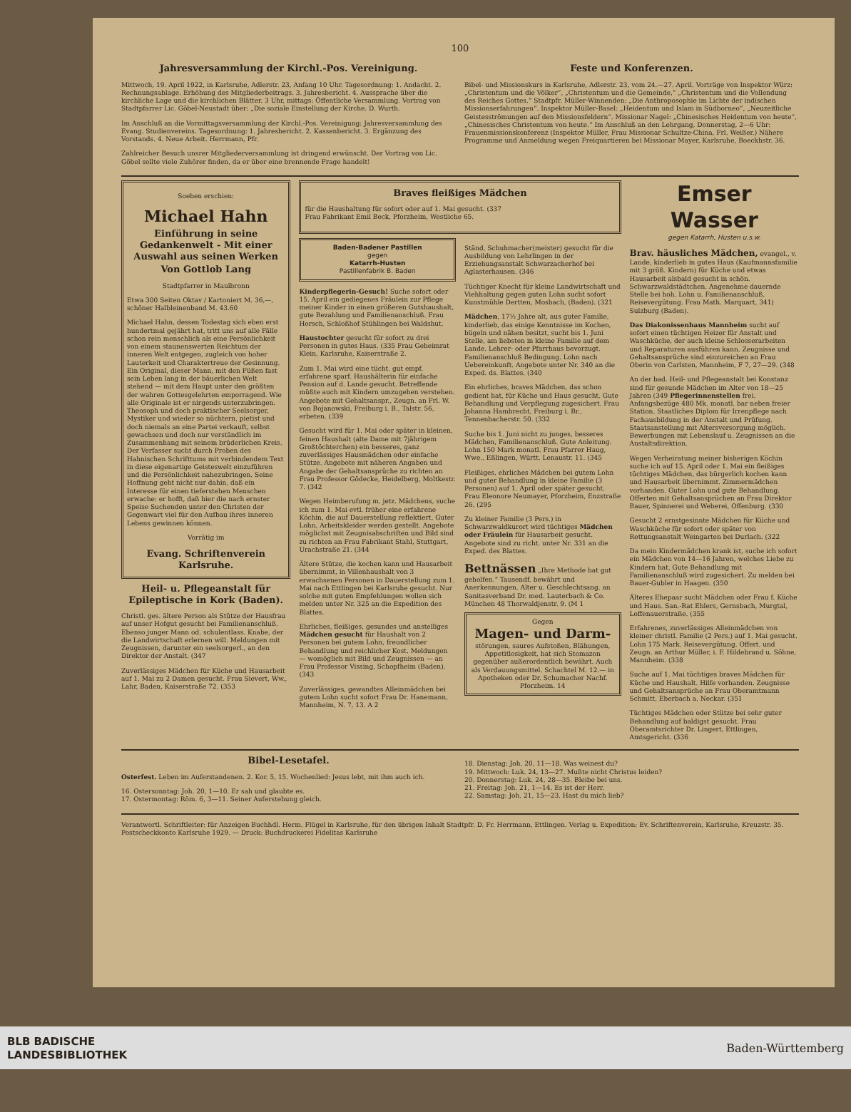100
Jahresversammlung der Kirchl.-Pos. Vereinigung.
Mittwoch, 19. April 1922, in Karlsruhe, Adlerstr. 23, Anfang 10 Uhr. Tagesordnung: 1. Andacht. 2. Rechnungsablage. Erhöhung des Mitgliederbeitrags. 3. Jahresbericht. 4. Aussprache über die kirchliche Lage und die kirchlichen Blätter. 3 Uhr, mittags: Öffentliche Versammlung. Vortrag von Stadtpfarrer Lic. Göbel-Neustadt über: „Die soziale Einstellung der Kirche. D. Wurth.
Im Anschluß an die Vormittagsversammlung der Kirchl.-Pos. Vereinigung: Jahresversammlung des Evang. Studienvereins. Tagesordnung: 1. Jahresbericht. 2. Kassenbericht. 3. Ergänzung des Vorstands. 4. Neue Arbeit. Herrmann, Pfr.
Zahlreicher Besuch unsrer Mitgliederversammlung ist dringend erwünscht. Der Vortrag von Lic. Göbel sollte viele Zuhörer finden, da er über eine brennende Frage handelt!
Feste und Konferenzen.
Bibel- und Missionskurs in Karlsruhe, Adlerstr. 23, vom 24.—27. April. Vorträge von Inspektor Würz: „Christentum und die Völker“, „Christentum und die Gemeinde,“ „Christentum und die Vollendung des Reiches Gottes.“ Stadtpfr. Müller-Winnenden: „Die Anthroposophie im Lichte der indischen Missionserfahrungen“. Inspektor Müller-Basel: „Heidentum und Islam in Südborneo“, „Neuzeitliche Geistesströmungen auf den Missionsfeldern“. Missionar Nagel: „Chinesisches Heidentum von heute“, „Chinesisches Christentum von heute.“ Im Anschluß an den Lehrgang, Donnerstag, 2—6 Uhr: Frauenmissionskonferenz (Inspektor Müller, Frau Missionar Schultze-China, Frl. Weißer.) Nähere Programme und Anmeldung wegen Freiquartieren bei Missionar Mayer, Karlsruhe, Boeckhstr. 36.
Soeben erschien:
Michael Hahn
Einführung in seine Gedankenwelt - Mit einer Auswahl aus seinen Werken
Von Gottlob Lang
Stadtpfarrer in Maulbronn
Etwa 300 Seiten Oktav / Kartoniert M. 36,—, schöner Halbleinenband M. 43.60
Michael Hahn, dessen Todestag sich eben erst hundertmal gejährt hat, tritt uns auf alle Fälle schon rein menschlich als eine Persönlichkeit von einem staunenswerten Reichtum der inneren Welt entgegen, zugleich von hoher Lauterkeit und Charaktertreue der Gesinnung. Ein Original, dieser Mann, mit den Füßen fast sein Leben lang in der bäuerlichen Welt stehend — mit dem Haupt unter den größten der wahren Gottesgelehrten emporragend. Wie alle Originale ist er nirgends unterzubringen. Theosoph und doch praktischer Seelsorger, Mystiker und wieder so nüchtern, pietist und doch niemals an eine Partei verkauft, selbst gewachsen und doch nur verständlich im Zusammenhang mit seinem brüderlichen Kreis. Der Verfasser sucht durch Proben des Hahnischen Schrifttums mit verbindendem Text in diese eigenartige Geisteswelt einzuführen und die Persönlichkeit nahezubringen. Seine Hoffnung geht nicht nur dahin, daß ein Interesse für einen tieferstehen Menschen erwache: er hofft, daß hier die nach ernster Speise Suchenden unter den Christen der Gegenwart viel für den Aufbau ihres inneren Lebens gewinnen können.
Vorrätig im
Evang. Schriftenverein Karlsruhe.
Heil- u. Pflegeanstalt für Epileptische in Kork (Baden).
Christl. ges. ältere Person als Stütze der Hausfrau auf unser Hofgut gesucht bei Familienanschluß. Ebenso junger Mann od. schulentlass. Knabe, der die Landwirtschaft erlernen will. Meldungen mit Zeugnissen, darunter ein seelsorgerl., an den Direktor der Anstalt. (347
Zuverlässiges Mädchen für Küche und Hausarbeit auf 1. Mai zu 2 Damen gesucht. Frau Sievert, Ww., Lahr, Baden, Kaiserstraße 72. (353
Braves fleißiges Mädchen
für die Haushaltung für sofort oder auf 1. Mai gesucht. (337
Frau Fabrikant Emil Beck, Pforzheim, Westliche 65.
Baden-Badener Pastillen
gegen
Katarrh-Husten
Pastillenfabrik B. Baden
Kinderpflegerin-Gesuch! Suche sofort oder 15. April ein gediegenes Fräulein zur Pflege meiner Kinder in einen größeren Gutshaushalt, gute Bezahlung und Familienanschluß. Frau Horsch, Schloßhof Stühlingen bei Waldshut.
Haustochter gesucht für sofort zu drei Personen in gutes Haus. (335 Frau Geheimrat Klein, Karlsruhe, Kaiserstraße 2.
Zum 1. Mai wird eine tücht. gut empf. erfahrene sparf. Haushälterin für einfache Pension auf d. Lande gesucht. Betreffende müßte auch mit Kindern umzugehen verstehen. Angebote mit Gehaltsanspr., Zeugn. an Frl. W. von Bojanowski, Freiburg i. B., Talstr. 56, erbeten. (339
Gesucht wird für 1. Mai oder später in kleinen, feinen Haushalt (alte Dame mit 7jährigem Großtöchterchen) ein besseres, ganz zuverlässiges Hausmädchen oder einfache Stütze. Angebote mit näheren Angaben und Angabe der Gehaltsansprüche zu richten an Frau Professor Gödecke, Heidelberg, Moltkestr. 7. (342
Wegen Heimberufung m. jetz. Mädchens, suche ich zum 1. Mai evtl. früher eine erfahrene Köchin, die auf Dauerstellung reflektiert. Guter Lohn, Arbeitskleider werden gestellt. Angebote möglichst mit Zeugnisabschriften und Bild sind zu richten an Frau Fabrikant Stahl, Stuttgart, Urachstraße 21. (344
Ältere Stütze, die kochen kann und Hausarbeit übernimmt, in Villenhaushalt von 3 erwachsenen Personen in Dauerstellung zum 1. Mai nach Ettlingen bei Karlsruhe gesucht. Nur solche mit guten Empfehlungen wollen sich melden unter Nr. 325 an die Expedition des Blattes.
Ehrliches, fleißiges, gesundes und anstelliges Mädchen gesucht für Haushalt von 2 Personen bei gutem Lohn, freundlicher Behandlung und reichlicher Kost. Meldungen — womöglich mit Bild und Zeugnissen — an Frau Professor Vissing, Schopfheim (Baden). (343
Zuverlässiges, gewandtes Alleinmädchen bei gutem Lohn sucht sofort Frau Dr. Hanemann, Mannheim, N. 7, 13. A 2
Ständ. Schuhmacher(meister) gesucht für die Ausbildung von Lehrlingen in der Erziehungsanstalt Schwarzacherhof bei Aglasterhausen. (346
Tüchtiger Knecht für kleine Landwirtschaft und Viehhaltung gegen guten Lohn sucht sofort Kunstmühle Dertten, Mosbach, (Baden). (321
Mädchen, 17½ Jahre alt, aus guter Familie, kinderlieb, das einige Kenntnisse im Kochen, bügeln und nähen besitzt, sucht bis 1. Juni Stelle, am liebsten in kleine Familie auf dem Lande. Lehrer- oder Pfarrhaus bevorzugt. Familienanschluß Bedingung. Lohn nach Uebereinkunft. Angebote unter Nr. 340 an die Exped. ds. Blattes. (340
Ein ehrliches, braves Mädchen, das schon gedient hat, für Küche und Haus gesucht. Gute Behandlung und Verpflegung zugesichert. Frau Johanna Hambrecht, Freiburg i. Br., Tennenbacherstr. 50. (332
Suche bis 1. Juni nicht zu junges, besseres Mädchen, Familienanschluß. Gute Anleitung. Lohn 150 Mark monatl. Frau Pfarrer Haug, Wwe., Eßlingen, Württ. Lenaustr. 11. (345
Fleißiges, ehrliches Mädchen bei gutem Lohn und guter Behandlung in kleine Familie (3 Personen) auf 1. April oder später gesucht. Frau Eleonore Neumayer, Pforzheim, Enzstraße 26. (295
Zu kleiner Familie (3 Pers.) in Schwarzwaldkurort wird tüchtiges Mädchen oder Fräulein für Hausarbeit gesucht. Angebote sind zu richt. unter Nr. 331 an die Exped. des Blattes.
Bettnässen „Ihre Methode hat gut geholfen.“ Tausendf. bewährt und Anerkennungen. Alter u. Geschlechtsang. an Sanitasverband Dr. med. Lauterbach & Co. München 48 Thorwaldjenstr. 9. (M 1
Gegen
Magen- und Darm-
störungen, saures Aufstoßen, Blähungen, Appetitlosigkeit, hat sich Stomazon gegenüber außerordentlich bewährt. Auch als Verdauungsmittel. Schachtel M. 12.— in Apotheken oder Dr. Schumacher Nachf. Pforzheim. 14
Emser Wasser
gegen Katarrh, Husten u.s.w.
Brav. häusliches Mädchen, evangel., v. Lande, kinderlieb in gutes Haus (Kaufmannsfamilie mit 3 größ. Kindern) für Küche und etwas Hausarbeit alsbald gesucht in schön. Schwarzwaldstädtchen. Angenehme dauernde Stelle bei hoh. Lohn u. Familienanschluß. Reisevergütung. Frau Math. Marquart, 341) Sulzburg (Baden).
Das Diakonissenhaus Mannheim sucht auf sofort einen tüchtigen Heizer für Anstalt und Waschküche, der auch kleine Schlosserarbeiten und Reparaturen ausführen kann. Zeugnisse und Gehaltsansprüche sind einzureichen an Frau Oberin von Carlsten, Mannheim, F 7, 27—29. (348
An der bad. Heil- und Pflegeanstalt bei Konstanz sind für gesunde Mädchen im Alter von 18—25 Jahren (349 Pflegerinnenstellen frei. Anfangsbezüge 480 Mk. monatl. bar neben freier Station. Staatliches Diplom für Irrenpflege nach Fachausbildung in der Anstalt und Prüfung. Staatsanstellung mit Altersversorgung möglich. Bewerbungen mit Lebenslauf u. Zeugnissen an die Anstaltsdirektion.
Wegen Verheiratung meiner bisherigen Köchin suche ich auf 15. April oder 1. Mai ein fleißiges tüchtiges Mädchen, das bürgerlich kochen kann und Hausarbeit übernimmt. Zimmermädchen vorhanden. Guter Lohn und gute Behandlung. Offerten mit Gehaltsansprüchen an Frau Direktor Bauer, Spinnerei und Weberei, Offenburg. (330
Gesucht 2 ernstgesinnte Mädchen für Küche und Waschküche für sofort oder später von Rettungsanstalt Weingarten bei Durlach. (322
Da mein Kindermädchen krank ist, suche ich sofort ein Mädchen von 14—16 Jahren, welches Liebe zu Kindern hat. Gute Behandlung mit Familienanschluß wird zugesichert. Zu melden bei Bauer-Gubler in Haagen. (350
Älteres Ehepaar sucht Mädchen oder Frau f. Küche und Haus. San.-Rat Ehlers, Gernsbach, Murgtal, Loffenauerstraße. (355
Erfahrenes, zuverlässiges Alleinmädchen von kleiner christl. Familie (2 Pers.) auf 1. Mai gesucht. Lohn 175 Mark. Reisevergütung. Offert. und Zeugn. an Arthur Müller, i. F. Hildebrand u. Söhne, Mannheim. (338
Suche auf 1. Mai tüchtiges braves Mädchen für Küche und Haushalt. Hilfe vorhanden. Zeugnisse und Gehaltsansprüche an Frau Oberamtmann Schmitt, Eberbach a. Neckar. (351
Tüchtiges Mädchen oder Stütze bei sehr guter Behandlung auf baldigst gesucht. Frau Oberamtsrichter Dr. Lingert, Ettlingen, Amtsgericht. (336
Bibel-Lesetafel.
Osterfest. Leben im Auferstandenen. 2. Kor. 5, 15. Wochenlied: Jesus lebt, mit ihm auch ich.
16. Ostersonntag: Joh. 20, 1—10. Er sah und glaubte es.
17. Ostermontag: Röm. 6, 3—11. Seiner Auferstehung gleich.
18. Dienstag: Joh. 20, 11—18. Was weinest du?
19. Mittwoch: Luk. 24, 13—27. Mußte nicht Christus leiden?
20. Donnerstag: Luk. 24, 28—35. Bleibe bei uns.
21. Freitag: Joh. 21, 1—14. Es ist der Herr.
22. Samstag: Joh. 21, 15—23. Hast du mich lieb?
Verantwortl. Schriftleiter: für Anzeigen Buchhdl. Herm. Flügel in Karlsruhe, für den übrigen Inhalt Stadtpfr. D. Fr. Herrmann, Ettlingen. Verlag u. Expedition: Ev. Schriftenverein, Karlsruhe, Kreuzstr. 35. Postscheckkonto Karlsruhe 1929. — Druck: Buchdruckerei Fidelitas Karlsruhe
BLB BADISCHE
LANDESBIBLIOTHEK
Baden-Württemberg